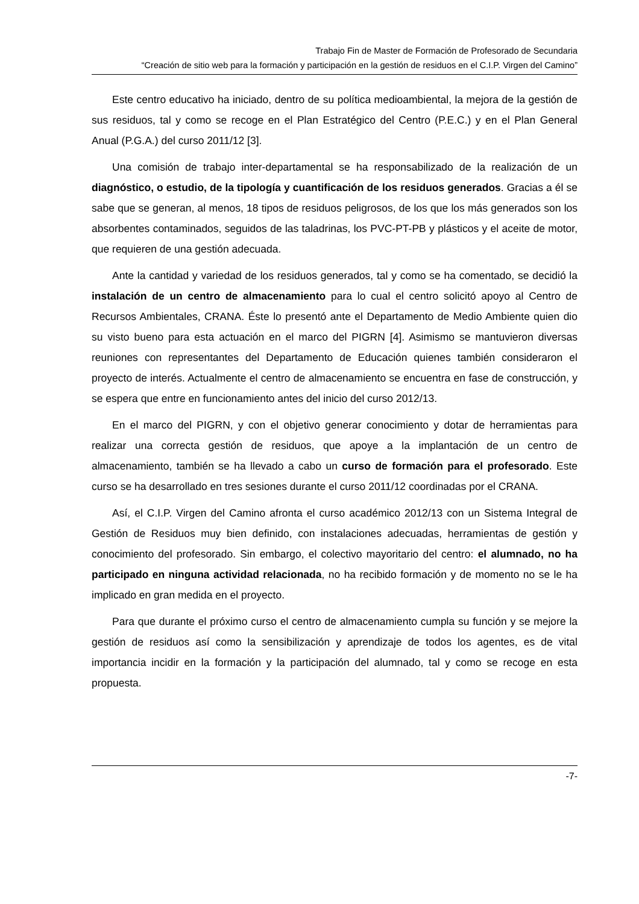Trabajo Fin de Master de Formación de Profesorado de Secundaria
“Creación de sitio web para la formación y participación en la gestión de residuos en el C.I.P. Virgen del Camino”
Este centro educativo ha iniciado, dentro de su política medioambiental, la mejora de la gestión de sus residuos, tal y como se recoge en el Plan Estratégico del Centro (P.E.C.) y en el Plan General Anual (P.G.A.) del curso 2011/12 [3].
Una comisión de trabajo inter-departamental se ha responsabilizado de la realización de un diagnóstico, o estudio, de la tipología y cuantificación de los residuos generados. Gracias a él se sabe que se generan, al menos, 18 tipos de residuos peligrosos, de los que los más generados son los absorbentes contaminados, seguidos de las taladrinas, los PVC-PT-PB y plásticos y el aceite de motor, que requieren de una gestión adecuada.
Ante la cantidad y variedad de los residuos generados, tal y como se ha comentado, se decidió la instalación de un centro de almacenamiento para lo cual el centro solicitó apoyo al Centro de Recursos Ambientales, CRANA. Éste lo presentó ante el Departamento de Medio Ambiente quien dio su visto bueno para esta actuación en el marco del PIGRN [4]. Asimismo se mantuvieron diversas reuniones con representantes del Departamento de Educación quienes también consideraron el proyecto de interés. Actualmente el centro de almacenamiento se encuentra en fase de construcción, y se espera que entre en funcionamiento antes del inicio del curso 2012/13.
En el marco del PIGRN, y con el objetivo generar conocimiento y dotar de herramientas para realizar una correcta gestión de residuos, que apoye a la implantación de un centro de almacenamiento, también se ha llevado a cabo un curso de formación para el profesorado. Este curso se ha desarrollado en tres sesiones durante el curso 2011/12 coordinadas por el CRANA.
Así, el C.I.P. Virgen del Camino afronta el curso académico 2012/13 con un Sistema Integral de Gestión de Residuos muy bien definido, con instalaciones adecuadas, herramientas de gestión y conocimiento del profesorado. Sin embargo, el colectivo mayoritario del centro: el alumnado, no ha participado en ninguna actividad relacionada, no ha recibido formación y de momento no se le ha implicado en gran medida en el proyecto.
Para que durante el próximo curso el centro de almacenamiento cumpla su función y se mejore la gestión de residuos así como la sensibilización y aprendizaje de todos los agentes, es de vital importancia incidir en la formación y la participación del alumnado, tal y como se recoge en esta propuesta.
-7-